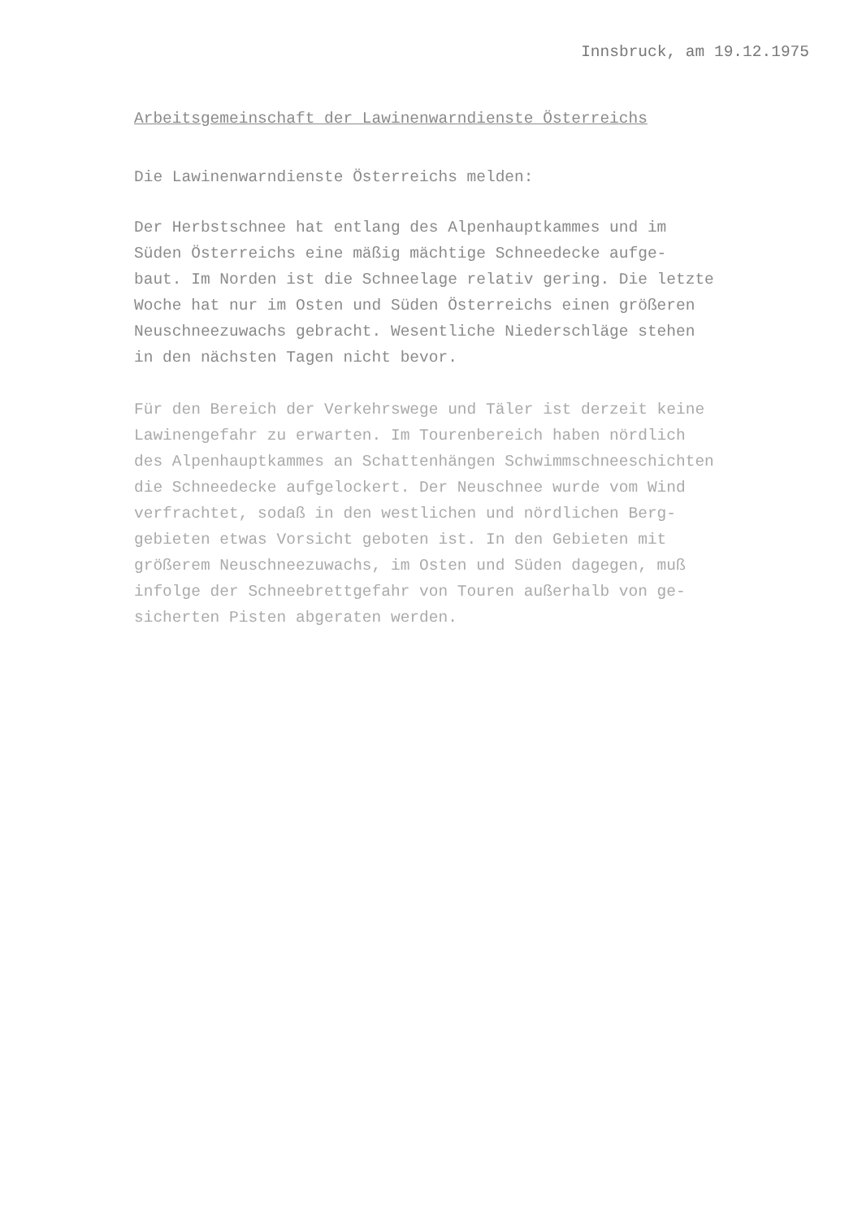Innsbruck, am 19.12.1975
Arbeitsgemeinschaft der Lawinenwarndienste Österreichs
Die Lawinenwarndienste Österreichs melden:
Der Herbstschnee hat entlang des Alpenhauptkammes und im
Süden Österreichs eine mäßig mächtige Schneedecke aufge-
baut. Im Norden ist die Schneelage relativ gering. Die letzte
Woche hat nur im Osten und Süden Österreichs einen größeren
Neuschneezuwachs gebracht. Wesentliche Niederschläge stehen
in den nächsten Tagen nicht bevor.
Für den Bereich der Verkehrswege und Täler ist derzeit keine
Lawinengefahr zu erwarten. Im Tourenbereich haben nördlich
des Alpenhauptkammes an Schattenhängen Schwimmschneeschichten
die Schneedecke aufgelockert. Der Neuschnee wurde vom Wind
verfrachtet, sodaß in den westlichen und nördlichen Berg-
gebieten etwas Vorsicht geboten ist. In den Gebieten mit
größerem Neuschneezuwachs, im Osten und Süden dagegen, muß
infolge der Schneebrettgefahr von Touren außerhalb von ge-
sicherten Pisten abgeraten werden.